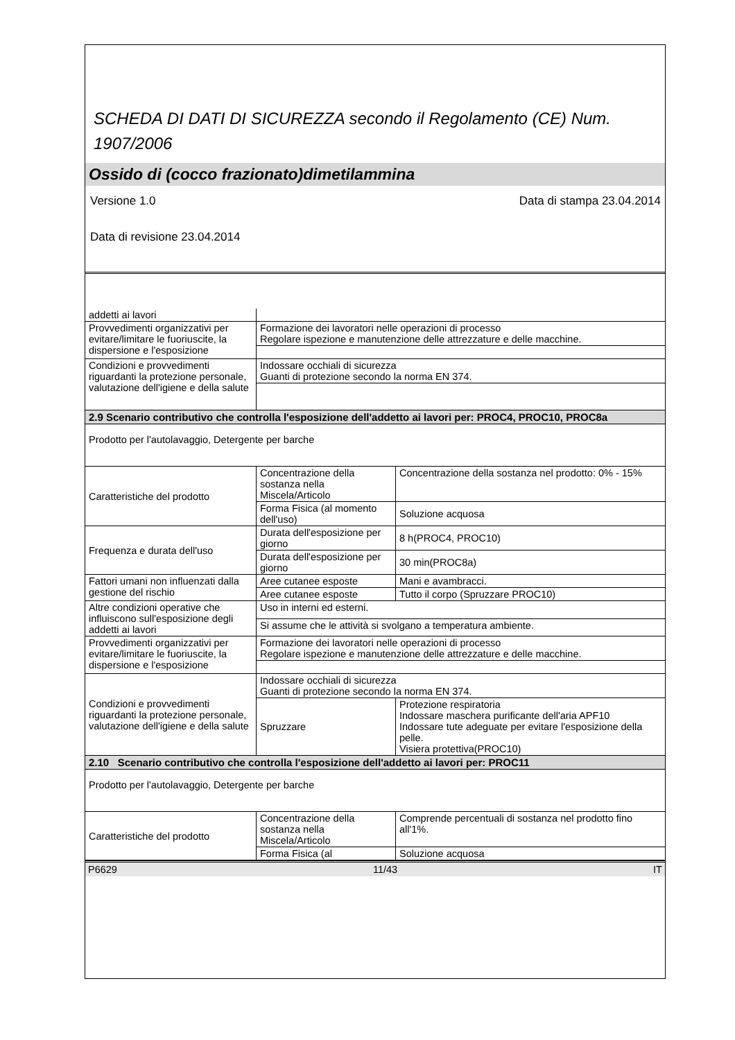SCHEDA DI DATI DI SICUREZZA secondo il Regolamento (CE) Num. 1907/2006
Ossido di (cocco frazionato)dimetilammina
Versione 1.0 Data di stampa 23.04.2014
Data di revisione 23.04.2014
| addetti ai lavori | | |
| Provvedimenti organizzativi per evitare/limitare le fuoriuscite, la dispersione e l'esposizione | Formazione dei lavoratori nelle operazioni di processo Regolare ispezione e manutenzione delle attrezzature e delle macchine. | |
| Condizioni e provvedimenti riguardanti la protezione personale, valutazione dell'igiene e della salute | Indossare occhiali di sicurezza Guanti di protezione secondo la norma EN 374. | |
| 2.9 Scenario contributivo che controlla l'esposizione dell'addetto ai lavori per: PROC4, PROC10, PROC8a | | |
| Prodotto per l'autolavaggio, Detergente per barche | | |
| Caratteristiche del prodotto | Concentrazione della sostanza nella Miscela/Articolo | Concentrazione della sostanza nel prodotto: 0% - 15% |
| | Forma Fisica (al momento dell'uso) | Soluzione acquosa |
| Frequenza e durata dell'uso | Durata dell'esposizione per giorno | 8 h(PROC4, PROC10) |
| | Durata dell'esposizione per giorno | 30 min(PROC8a) |
| Fattori umani non influenzati dalla gestione del rischio | Aree cutanee esposte | Mani e avambracci. |
| | Aree cutanee esposte | Tutto il corpo (Spruzzare PROC10) |
| Altre condizioni operative che influiscono sull'esposizione degli addetti ai lavori | Uso in interni ed esterni. | |
| | Si assume che le attività si svolgano a temperatura ambiente. | |
| Provvedimenti organizzativi per evitare/limitare le fuoriuscite, la dispersione e l'esposizione | Formazione dei lavoratori nelle operazioni di processo Regolare ispezione e manutenzione delle attrezzature e delle macchine. | |
| Condizioni e provvedimenti riguardanti la protezione personale, valutazione dell'igiene e della salute | Indossare occhiali di sicurezza Guanti di protezione secondo la norma EN 374. | |
| | Spruzzare | Protezione respiratoria Indossare maschera purificante dell'aria APF10 Indossare tute adeguate per evitare l'esposizione della pelle. Visiera protettiva(PROC10) |
| 2.10 Scenario contributivo che controlla l'esposizione dell'addetto ai lavori per: PROC11 | | |
| Prodotto per l'autolavaggio, Detergente per barche | | |
| Caratteristiche del prodotto | Concentrazione della sostanza nella Miscela/Articolo | Comprende percentuali di sostanza nel prodotto fino all'1%. |
| | Forma Fisica (al | Soluzione acquosa |
P6629 11/43 IT